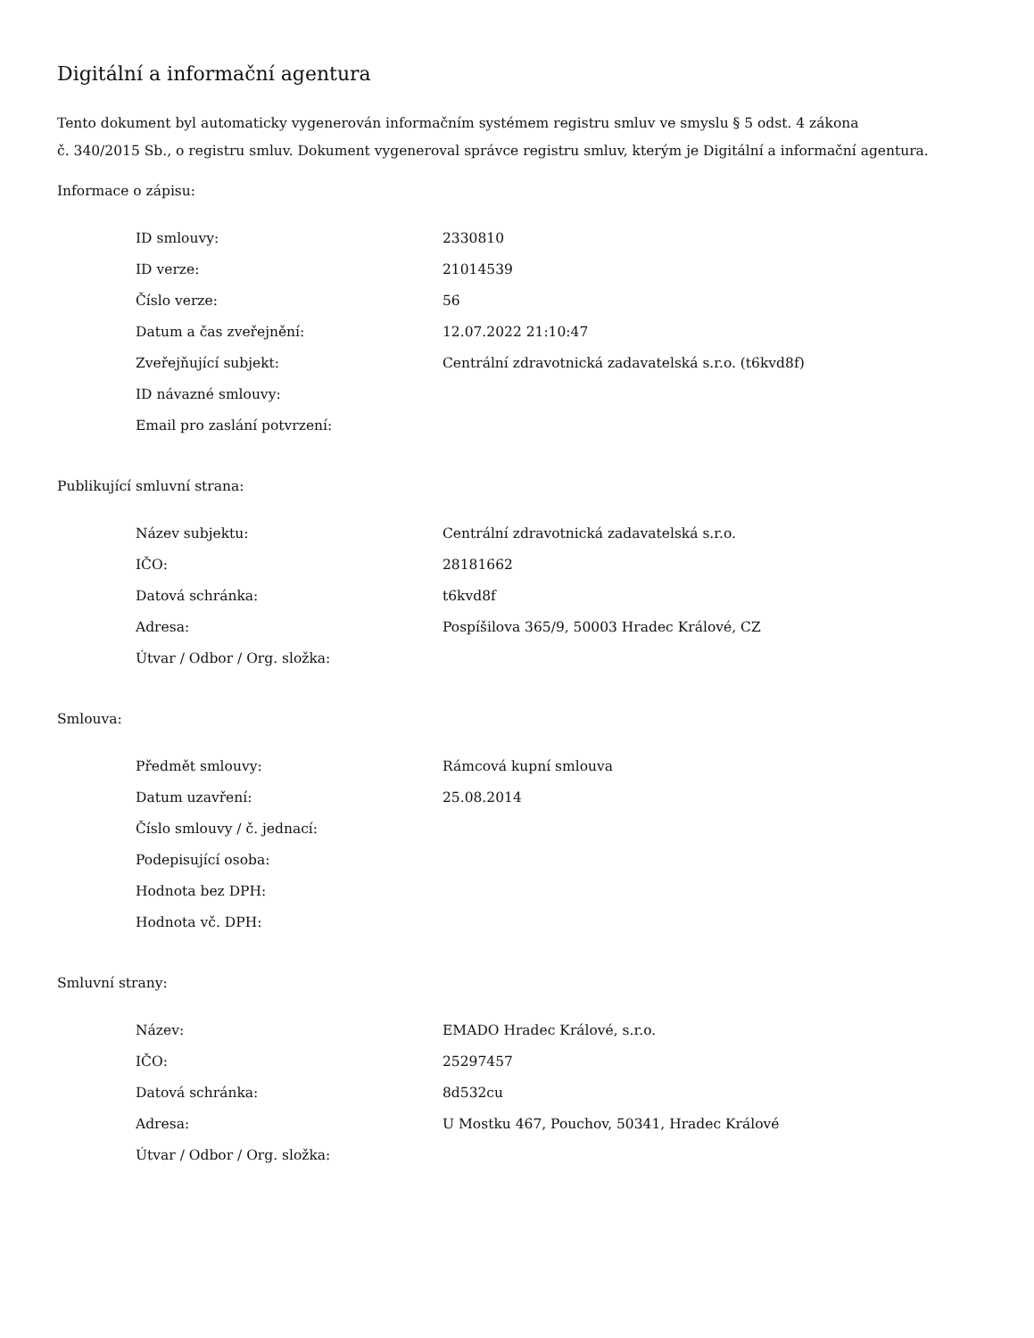Digitální a informační agentura
Tento dokument byl automaticky vygenerován informačním systémem registru smluv ve smyslu § 5 odst. 4 zákona
č. 340/2015 Sb., o registru smluv. Dokument vygeneroval správce registru smluv, kterým je Digitální a informační agentura.
Informace o zápisu:
| ID smlouvy: | 2330810 |
| ID verze: | 21014539 |
| Číslo verze: | 56 |
| Datum a čas zveřejnění: | 12.07.2022 21:10:47 |
| Zveřejňující subjekt: | Centrální zdravotnická zadavatelská s.r.o. (t6kvd8f) |
| ID návazné smlouvy: | |
| Email pro zaslání potvrzení: | |
Publikující smluvní strana:
| Název subjektu: | Centrální zdravotnická zadavatelská s.r.o. |
| IČO: | 28181662 |
| Datová schránka: | t6kvd8f |
| Adresa: | Pospíšilova 365/9, 50003 Hradec Králové, CZ |
| Útvar / Odbor / Org. složka: | |
Smlouva:
| Předmět smlouvy: | Rámcová kupní smlouva |
| Datum uzavření: | 25.08.2014 |
| Číslo smlouvy / č. jednací: | |
| Podepisující osoba: | |
| Hodnota bez DPH: | |
| Hodnota vč. DPH: | |
Smluvní strany:
| Název: | EMADO Hradec Králové, s.r.o. |
| IČO: | 25297457 |
| Datová schránka: | 8d532cu |
| Adresa: | U Mostku 467, Pouchov, 50341, Hradec Králové |
| Útvar / Odbor / Org. složka: | |